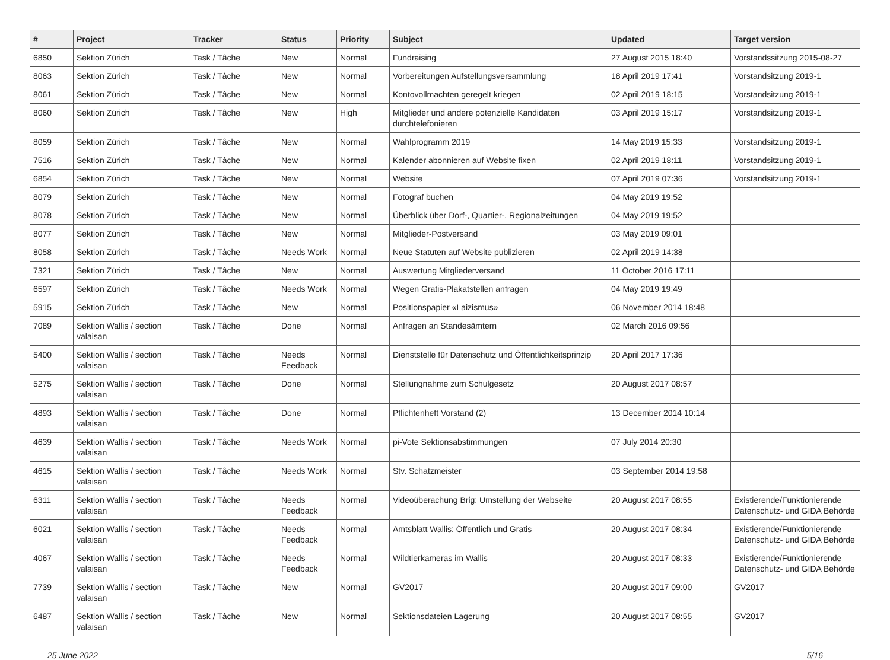| # | Project | Tracker | Status | Priority | Subject | Updated | Target version |
| --- | --- | --- | --- | --- | --- | --- | --- |
| 6850 | Sektion Zürich | Task / Tâche | New | Normal | Fundraising | 27 August 2015 18:40 | Vorstandssitzung 2015-08-27 |
| 8063 | Sektion Zürich | Task / Tâche | New | Normal | Vorbereitungen Aufstellungsversammlung | 18 April 2019 17:41 | Vorstandsitzung 2019-1 |
| 8061 | Sektion Zürich | Task / Tâche | New | Normal | Kontovollmachten geregelt kriegen | 02 April 2019 18:15 | Vorstandsitzung 2019-1 |
| 8060 | Sektion Zürich | Task / Tâche | New | High | Mitglieder und andere potenzielle Kandidaten durchtelefonieren | 03 April 2019 15:17 | Vorstandsitzung 2019-1 |
| 8059 | Sektion Zürich | Task / Tâche | New | Normal | Wahlprogramm 2019 | 14 May 2019 15:33 | Vorstandsitzung 2019-1 |
| 7516 | Sektion Zürich | Task / Tâche | New | Normal | Kalender abonnieren auf Website fixen | 02 April 2019 18:11 | Vorstandsitzung 2019-1 |
| 6854 | Sektion Zürich | Task / Tâche | New | Normal | Website | 07 April 2019 07:36 | Vorstandsitzung 2019-1 |
| 8079 | Sektion Zürich | Task / Tâche | New | Normal | Fotograf buchen | 04 May 2019 19:52 | |
| 8078 | Sektion Zürich | Task / Tâche | New | Normal | Überblick über Dorf-, Quartier-, Regionalzeitungen | 04 May 2019 19:52 | |
| 8077 | Sektion Zürich | Task / Tâche | New | Normal | Mitglieder-Postversand | 03 May 2019 09:01 | |
| 8058 | Sektion Zürich | Task / Tâche | Needs Work | Normal | Neue Statuten auf Website publizieren | 02 April 2019 14:38 | |
| 7321 | Sektion Zürich | Task / Tâche | New | Normal | Auswertung Mitgliederversand | 11 October 2016 17:11 | |
| 6597 | Sektion Zürich | Task / Tâche | Needs Work | Normal | Wegen Gratis-Plakatstellen anfragen | 04 May 2019 19:49 | |
| 5915 | Sektion Zürich | Task / Tâche | New | Normal | Positionspapier «Laizismus» | 06 November 2014 18:48 | |
| 7089 | Sektion Wallis / section valaisan | Task / Tâche | Done | Normal | Anfragen an Standesämtern | 02 March 2016 09:56 | |
| 5400 | Sektion Wallis / section valaisan | Task / Tâche | Needs Feedback | Normal | Dienststelle für Datenschutz und Öffentlichkeitsprinzip | 20 April 2017 17:36 | |
| 5275 | Sektion Wallis / section valaisan | Task / Tâche | Done | Normal | Stellungnahme zum Schulgesetz | 20 August 2017 08:57 | |
| 4893 | Sektion Wallis / section valaisan | Task / Tâche | Done | Normal | Pflichtenheft Vorstand (2) | 13 December 2014 10:14 | |
| 4639 | Sektion Wallis / section valaisan | Task / Tâche | Needs Work | Normal | pi-Vote Sektionsabstimmungen | 07 July 2014 20:30 | |
| 4615 | Sektion Wallis / section valaisan | Task / Tâche | Needs Work | Normal | Stv. Schatzmeister | 03 September 2014 19:58 | |
| 6311 | Sektion Wallis / section valaisan | Task / Tâche | Needs Feedback | Normal | Videoüberachung Brig: Umstellung der Webseite | 20 August 2017 08:55 | Existierende/Funktionierende Datenschutz- und GIDA Behörde |
| 6021 | Sektion Wallis / section valaisan | Task / Tâche | Needs Feedback | Normal | Amtsblatt Wallis: Öffentlich und Gratis | 20 August 2017 08:34 | Existierende/Funktionierende Datenschutz- und GIDA Behörde |
| 4067 | Sektion Wallis / section valaisan | Task / Tâche | Needs Feedback | Normal | Wildtierkameras im Wallis | 20 August 2017 08:33 | Existierende/Funktionierende Datenschutz- und GIDA Behörde |
| 7739 | Sektion Wallis / section valaisan | Task / Tâche | New | Normal | GV2017 | 20 August 2017 09:00 | GV2017 |
| 6487 | Sektion Wallis / section valaisan | Task / Tâche | New | Normal | Sektionsdateien Lagerung | 20 August 2017 08:55 | GV2017 |
25 June 2022 5/16